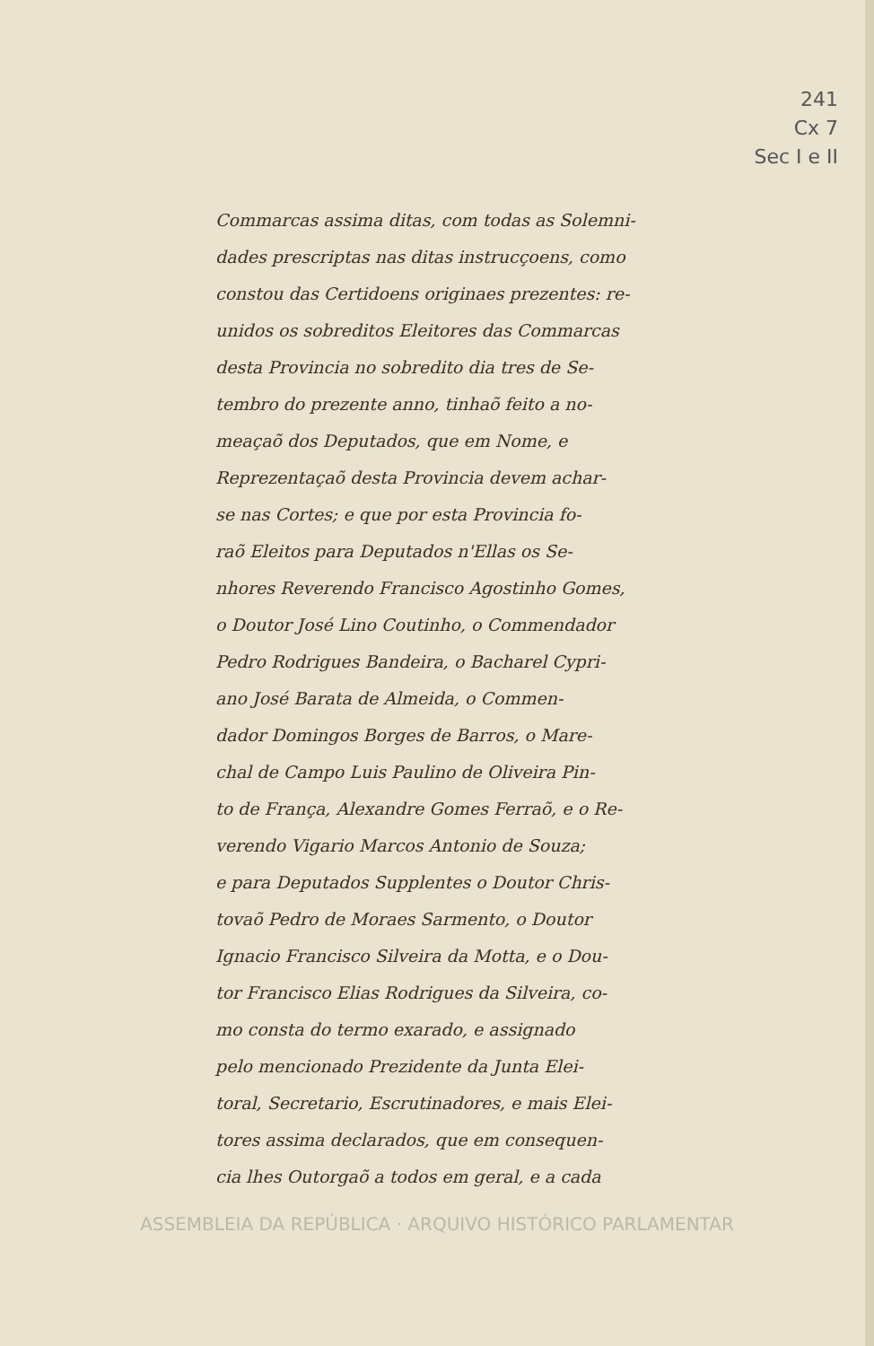241
Cx 7
Sec I e II
Commarcas assima ditas, com todas as Solemni-
dades prescriptas nas ditas instrucçoens, como
constou das Certidoens originaes prezentes: re-
unidos os sobreditos Eleitores das Commarcas
desta Provincia no sobredito dia tres de Se-
tembro do prezente anno, tinhaõ feito a no-
meaçaõ dos Deputados, que em Nome, e
Reprezentaçaõ desta Provincia devem achar-
se nas Cortes; e que por esta Provincia fo-
raõ Eleitos para Deputados n'Ellas os Se-
nhores Reverendo Francisco Agostinho Gomes,
o Doutor José Lino Coutinho, o Commendador
Pedro Rodrigues Bandeira, o Bacharel Cypri-
ano José Barata de Almeida, o Commen-
dador Domingos Borges de Barros, o Mare-
chal de Campo Luis Paulino de Oliveira Pin-
to de França, Alexandre Gomes Ferraõ, e o Re-
verendo Vigario Marcos Antonio de Souza;
e para Deputados Supplentes o Doutor Chris-
tovaõ Pedro de Moraes Sarmento, o Doutor
Ignacio Francisco Silveira da Motta, e o Dou-
tor Francisco Elias Rodrigues da Silveira, co-
mo consta do termo exarado, e assignado
pelo mencionado Prezidente da Junta Elei-
toral, Secretario, Escrutinadores, e mais Elei-
tores assima declarados, que em consequen-
cia lhes Outorgaõ a todos em geral, e a cada
ASSEMBLEIA DA REPÚBLICA · ARQUIVO HISTÓRICO PARLAMENTAR